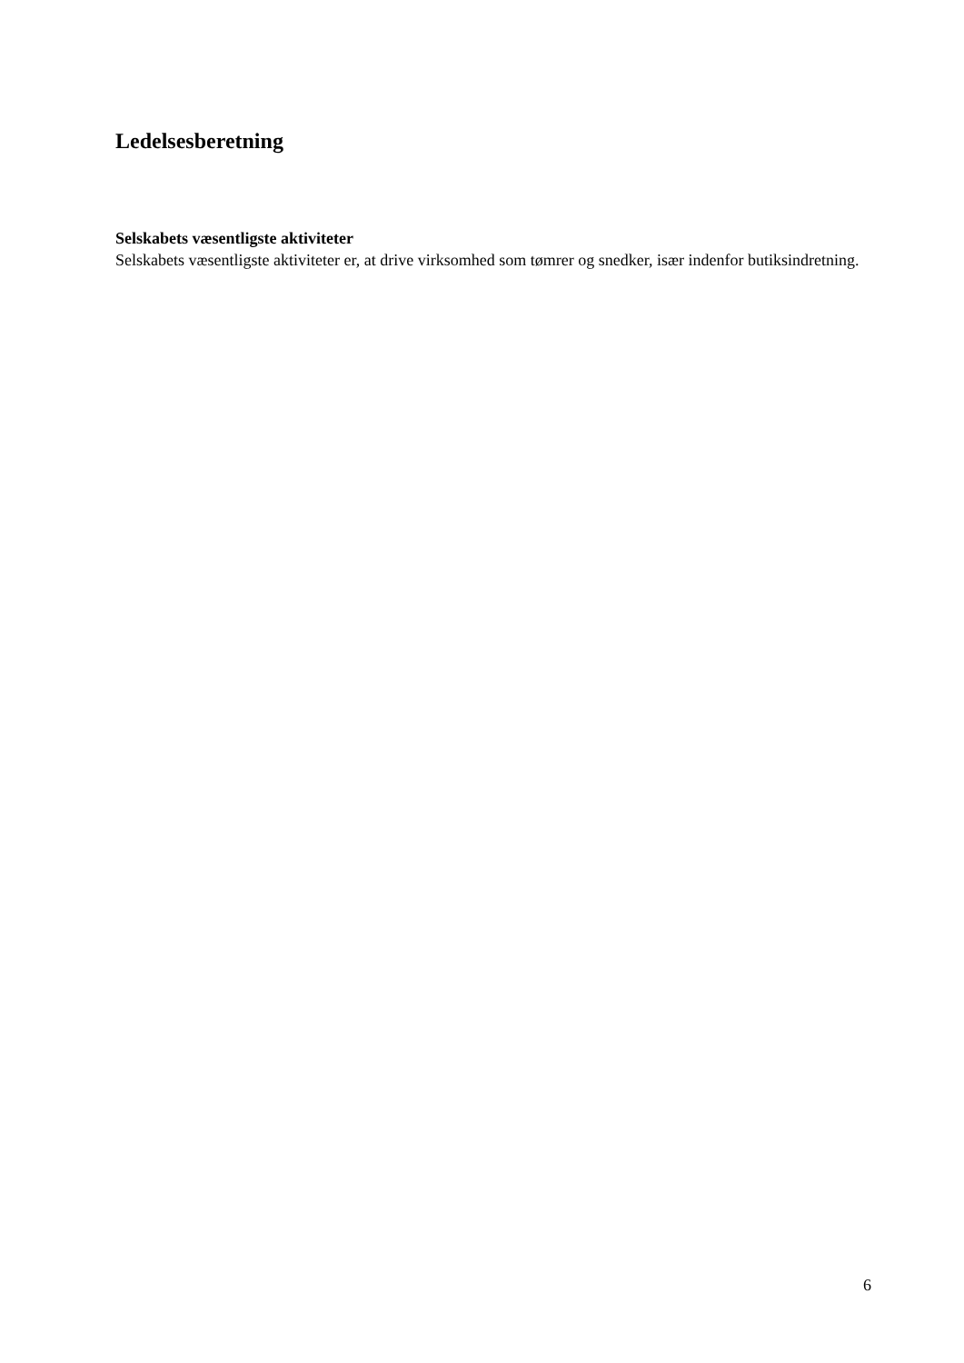Ledelsesberetning
Selskabets væsentligste aktiviteter
Selskabets væsentligste aktiviteter er, at drive virksomhed som tømrer og snedker, især indenfor butiksindretning.
6